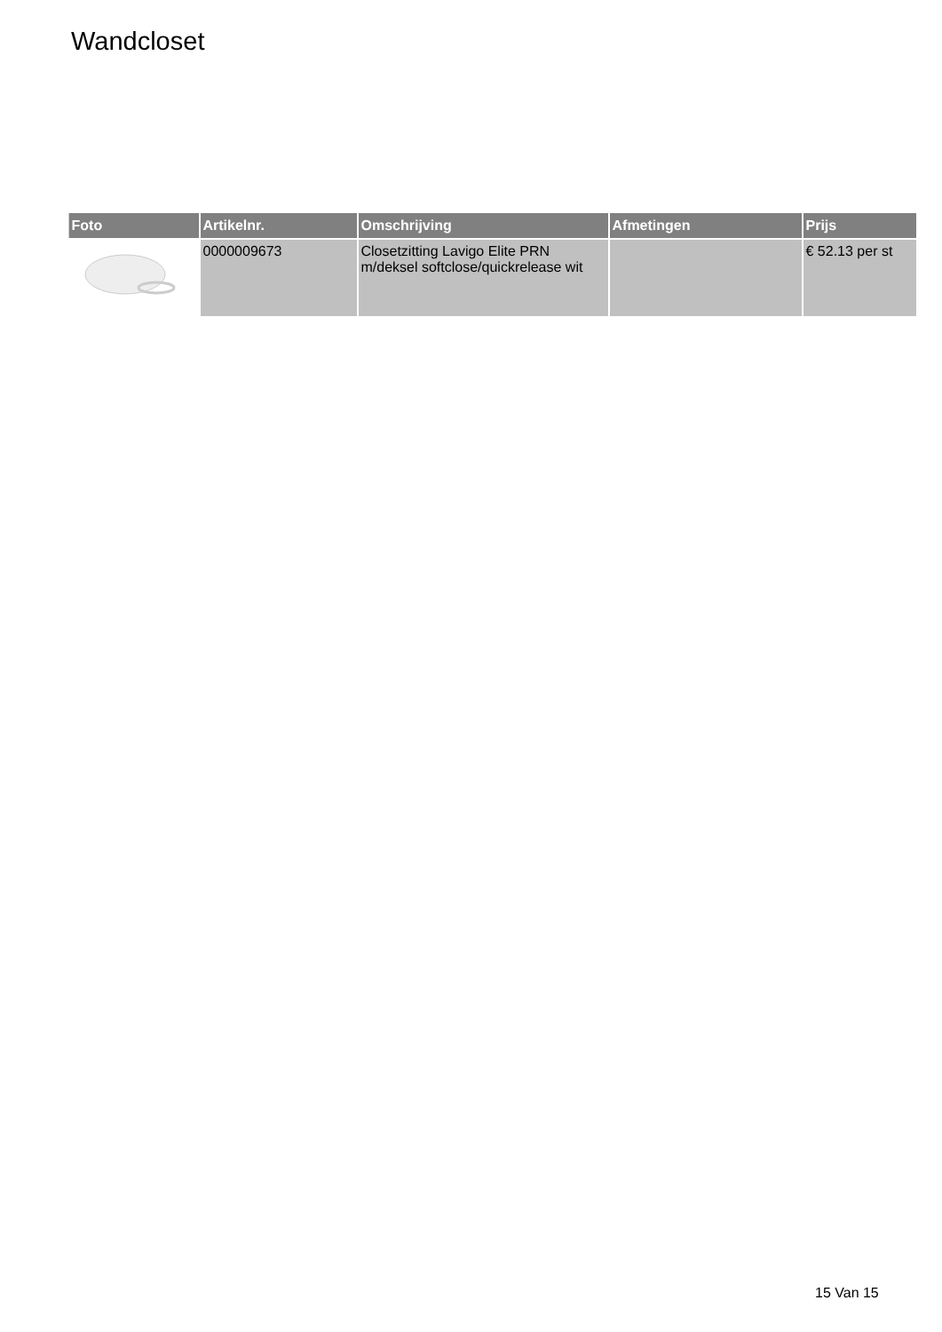Wandcloset
| Foto | Artikelnr. | Omschrijving | Afmetingen | Prijs |
| --- | --- | --- | --- | --- |
| | 0000009673 | Closetzitting Lavigo Elite PRN m/deksel softclose/quickrelease wit | | € 52.13 per st |
15 Van 15